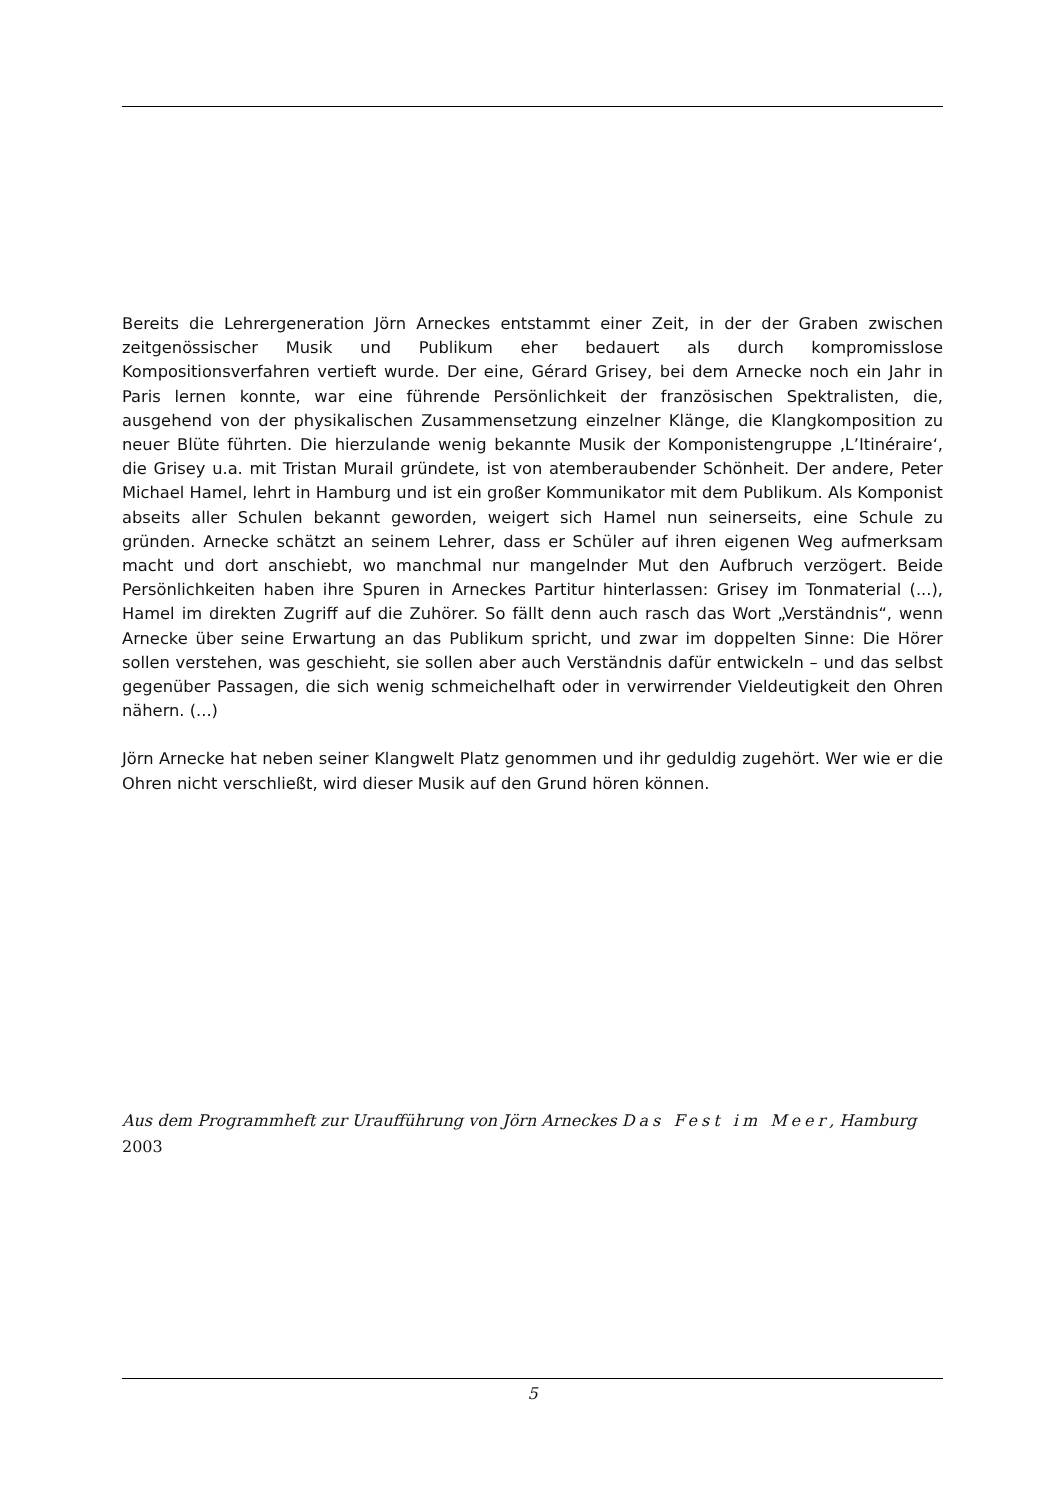Bereits die Lehrergeneration Jörn Arneckes entstammt einer Zeit, in der der Graben zwischen zeitgenössischer Musik und Publikum eher bedauert als durch kompromisslose Kompositionsverfahren vertieft wurde. Der eine, Gérard Grisey, bei dem Arnecke noch ein Jahr in Paris lernen konnte, war eine führende Persönlichkeit der französischen Spektralisten, die, ausgehend von der physikalischen Zusammensetzung einzelner Klänge, die Klangkomposition zu neuer Blüte führten. Die hierzulande wenig bekannte Musik der Komponistengruppe ‚L’Itinéraire‘, die Grisey u.a. mit Tristan Murail gründete, ist von atemberaubender Schönheit. Der andere, Peter Michael Hamel, lehrt in Hamburg und ist ein großer Kommunikator mit dem Publikum. Als Komponist abseits aller Schulen bekannt geworden, weigert sich Hamel nun seinerseits, eine Schule zu gründen. Arnecke schätzt an seinem Lehrer, dass er Schüler auf ihren eigenen Weg aufmerksam macht und dort anschiebt, wo manchmal nur mangelnder Mut den Aufbruch verzögert. Beide Persönlichkeiten haben ihre Spuren in Arneckes Partitur hinterlassen: Grisey im Tonmaterial (...), Hamel im direkten Zugriff auf die Zuhörer. So fällt denn auch rasch das Wort „Verständnis“, wenn Arnecke über seine Erwartung an das Publikum spricht, und zwar im doppelten Sinne: Die Hörer sollen verstehen, was geschieht, sie sollen aber auch Verständnis dafür entwickeln – und das selbst gegenüber Passagen, die sich wenig schmeichelhaft oder in verwirrender Vieldeutigkeit den Ohren nähern. (...)
Jörn Arnecke hat neben seiner Klangwelt Platz genommen und ihr geduldig zugehört. Wer wie er die Ohren nicht verschließt, wird dieser Musik auf den Grund hören können.
Aus dem Programmheft zur Uraufführung von Jörn Arneckes Das Fest im Meer, Hamburg
2003
5